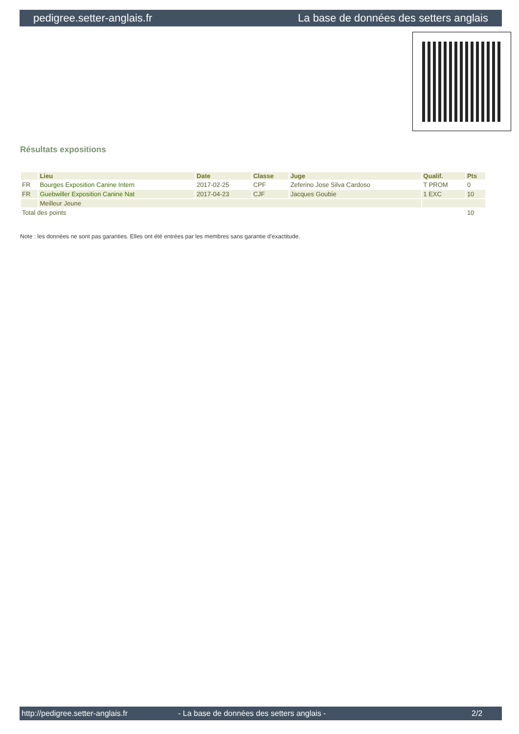pedigree.setter-anglais.fr La base de données des setters anglais
Résultats expositions
| | Lieu | Date | Classe | Juge | Qualif. | Pts |
| --- | --- | --- | --- | --- | --- | --- |
| FR | Bourges Exposition Canine Intern | 2017-02-25 | CPF | Zeferino Jose Silva Cardoso | T PROM | 0 |
| FR | Guebwiller Exposition Canine Nat | 2017-04-23 | CJF | Jacques Goubie | 1 EXC | 10 |
| | Meilleur Jeune | | | | | |
| Total des points | | | | | | 10 |
Note : les données ne sont pas garanties. Elles ont été entrées par les membres sans garantie d'exactitude.
http://pedigree.setter-anglais.fr - La base de données des setters anglais - 2/2